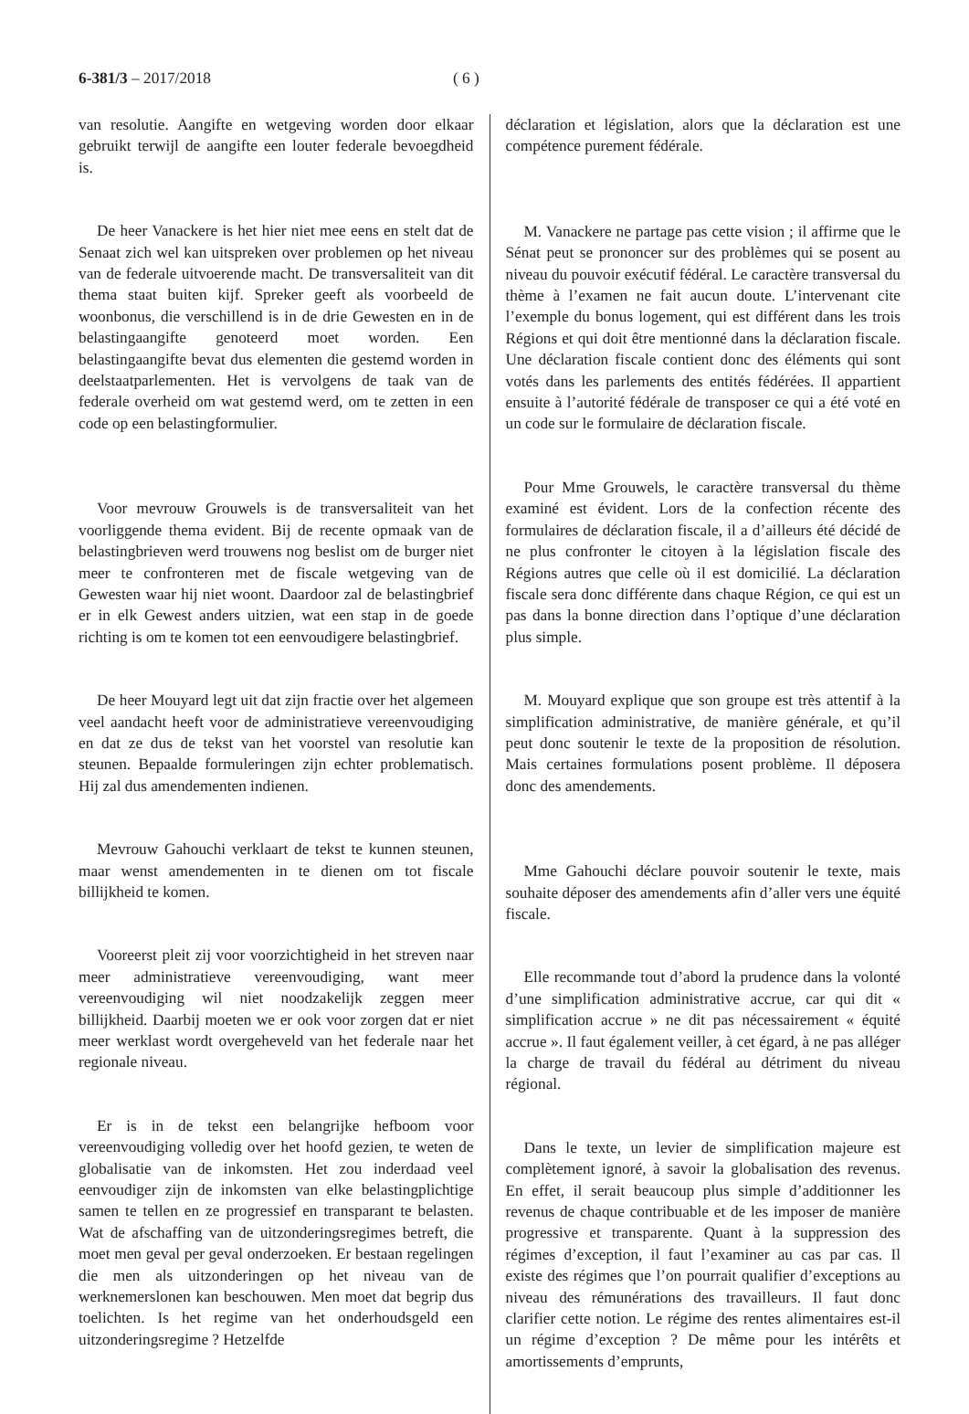6-381/3 – 2017/2018 ( 6 )
van resolutie. Aangifte en wetgeving worden door elkaar gebruikt terwijl de aangifte een louter federale bevoegdheid is.
De heer Vanackere is het hier niet mee eens en stelt dat de Senaat zich wel kan uitspreken over problemen op het niveau van de federale uitvoerende macht. De transversaliteit van dit thema staat buiten kijf. Spreker geeft als voorbeeld de woonbonus, die verschillend is in de drie Gewesten en in de belastingaangifte genoteerd moet worden. Een belastingaangifte bevat dus elementen die gestemd worden in deelstaatparlementen. Het is vervolgens de taak van de federale overheid om wat gestemd werd, om te zetten in een code op een belastingformulier.
Voor mevrouw Grouwels is de transversaliteit van het voorliggende thema evident. Bij de recente opmaak van de belastingbrieven werd trouwens nog beslist om de burger niet meer te confronteren met de fiscale wetgeving van de Gewesten waar hij niet woont. Daardoor zal de belastingbrief er in elk Gewest anders uitzien, wat een stap in de goede richting is om te komen tot een eenvoudigere belastingbrief.
De heer Mouyard legt uit dat zijn fractie over het algemeen veel aandacht heeft voor de administratieve vereenvoudiging en dat ze dus de tekst van het voorstel van resolutie kan steunen. Bepaalde formuleringen zijn echter problematisch. Hij zal dus amendementen indienen.
Mevrouw Gahouchi verklaart de tekst te kunnen steunen, maar wenst amendementen in te dienen om tot fiscale billijkheid te komen.
Vooreerst pleit zij voor voorzichtigheid in het streven naar meer administratieve vereenvoudiging, want meer vereenvoudiging wil niet noodzakelijk zeggen meer billijkheid. Daarbij moeten we er ook voor zorgen dat er niet meer werklast wordt overgeheveld van het federale naar het regionale niveau.
Er is in de tekst een belangrijke hefboom voor vereenvoudiging volledig over het hoofd gezien, te weten de globalisatie van de inkomsten. Het zou inderdaad veel eenvoudiger zijn de inkomsten van elke belastingplichtige samen te tellen en ze progressief en transparant te belasten. Wat de afschaffing van de uitzonderingsregimes betreft, die moet men geval per geval onderzoeken. Er bestaan regelingen die men als uitzonderingen op het niveau van de werknemerslonen kan beschouwen. Men moet dat begrip dus toelichten. Is het regime van het onderhoudsgeld een uitzonderingsregime ? Hetzelfde
déclaration et législation, alors que la déclaration est une compétence purement fédérale.
M. Vanackere ne partage pas cette vision ; il affirme que le Sénat peut se prononcer sur des problèmes qui se posent au niveau du pouvoir exécutif fédéral. Le caractère transversal du thème à l’examen ne fait aucun doute. L’intervenant cite l’exemple du bonus logement, qui est différent dans les trois Régions et qui doit être mentionné dans la déclaration fiscale. Une déclaration fiscale contient donc des éléments qui sont votés dans les parlements des entités fédérées. Il appartient ensuite à l’autorité fédérale de transposer ce qui a été voté en un code sur le formulaire de déclaration fiscale.
Pour Mme Grouwels, le caractère transversal du thème examiné est évident. Lors de la confection récente des formulaires de déclaration fiscale, il a d’ailleurs été décidé de ne plus confronter le citoyen à la législation fiscale des Régions autres que celle où il est domicilié. La déclaration fiscale sera donc différente dans chaque Région, ce qui est un pas dans la bonne direction dans l’optique d’une déclaration plus simple.
M. Mouyard explique que son groupe est très attentif à la simplification administrative, de manière générale, et qu’il peut donc soutenir le texte de la proposition de résolution. Mais certaines formulations posent problème. Il déposera donc des amendements.
Mme Gahouchi déclare pouvoir soutenir le texte, mais souhaite déposer des amendements afin d’aller vers une équité fiscale.
Elle recommande tout d’abord la prudence dans la volonté d’une simplification administrative accrue, car qui dit « simplification accrue » ne dit pas nécessairement « équité accrue ». Il faut également veiller, à cet égard, à ne pas alléger la charge de travail du fédéral au détriment du niveau régional.
Dans le texte, un levier de simplification majeure est complètement ignoré, à savoir la globalisation des revenus. En effet, il serait beaucoup plus simple d’additionner les revenus de chaque contribuable et de les imposer de manière progressive et transparente. Quant à la suppression des régimes d’exception, il faut l’examiner au cas par cas. Il existe des régimes que l’on pourrait qualifier d’exceptions au niveau des rémunérations des travailleurs. Il faut donc clarifier cette notion. Le régime des rentes alimentaires est-il un régime d’exception ? De même pour les intérêts et amortissements d’emprunts,